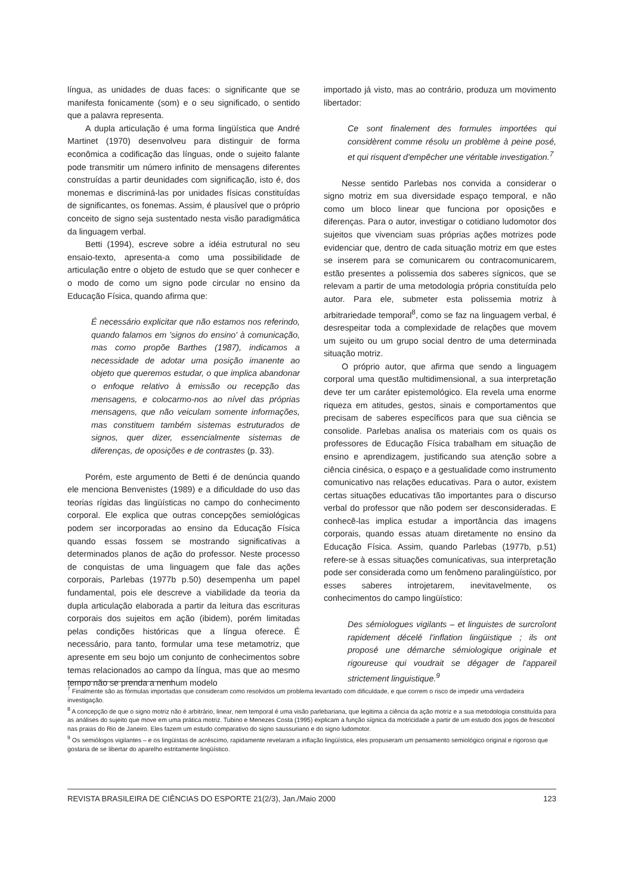língua, as unidades de duas faces: o significante que se manifesta fonicamente (som) e o seu significado, o sentido que a palavra representa.
A dupla articulação é uma forma lingüística que André Martinet (1970) desenvolveu para distinguir de forma econômica a codificação das línguas, onde o sujeito falante pode transmitir um número infinito de mensagens diferentes construídas a partir deunidades com significação, isto é, dos monemas e discriminá-las por unidades físicas constituídas de significantes, os fonemas. Assim, é plausível que o próprio conceito de signo seja sustentado nesta visão paradigmática da linguagem verbal.
Betti (1994), escreve sobre a idéia estrutural no seu ensaio-texto, apresenta-a como uma possibilidade de articulação entre o objeto de estudo que se quer conhecer e o modo de como um signo pode circular no ensino da Educação Física, quando afirma que:
É necessário explicitar que não estamos nos referindo, quando falamos em 'signos do ensino' à comunicação, mas como propõe Barthes (1987), indicamos a necessidade de adotar uma posição imanente ao objeto que queremos estudar, o que implica abandonar o enfoque relativo à emissão ou recepção das mensagens, e colocarmo-nos ao nível das próprias mensagens, que não veiculam somente informações, mas constituem também sistemas estruturados de signos, quer dizer, essencialmente sistemas de diferenças, de oposições e de contrastes (p. 33).
Porém, este argumento de Betti é de denúncia quando ele menciona Benvenistes (1989) e a dificuldade do uso das teorias rígidas das lingüísticas no campo do conhecimento corporal. Ele explica que outras concepções semiológicas podem ser incorporadas ao ensino da Educação Física quando essas fossem se mostrando significativas a determinados planos de ação do professor. Neste processo de conquistas de uma linguagem que fale das ações corporais, Parlebas (1977b p.50) desempenha um papel fundamental, pois ele descreve a viabilidade da teoria da dupla articulação elaborada a partir da leitura das escrituras corporais dos sujeitos em ação (ibidem), porém limitadas pelas condições históricas que a língua oferece. É necessário, para tanto, formular uma tese metamotriz, que apresente em seu bojo um conjunto de conhecimentos sobre temas relacionados ao campo da língua, mas que ao mesmo tempo não se prenda a nenhum modelo
importado já visto, mas ao contrário, produza um movimento libertador:
Ce sont finalement des formules importées qui considèrent comme résolu un problème à peine posé, et qui risquent d'empêcher une véritable investigation.<sup>7</sup>
Nesse sentido Parlebas nos convida a considerar o signo motriz em sua diversidade espaço temporal, e não como um bloco linear que funciona por oposições e diferenças. Para o autor, investigar o cotidiano ludomotor dos sujeitos que vivenciam suas próprias ações motrizes pode evidenciar que, dentro de cada situação motriz em que estes se inserem para se comunicarem ou contracomunicarem, estão presentes a polissemia dos saberes sígnicos, que se relevam a partir de uma metodologia própria constituída pelo autor. Para ele, submeter esta polissemia motriz à arbitrariedade temporal<sup>8</sup>, como se faz na linguagem verbal, é desrespeitar toda a complexidade de relações que movem um sujeito ou um grupo social dentro de uma determinada situação motriz.
O próprio autor, que afirma que sendo a linguagem corporal uma questão multidimensional, a sua interpretação deve ter um caráter epistemológico. Ela revela uma enorme riqueza em atitudes, gestos, sinais e comportamentos que precisam de saberes específicos para que sua ciência se consolide. Parlebas analisa os materiais com os quais os professores de Educação Física trabalham em situação de ensino e aprendizagem, justificando sua atenção sobre a ciência cinésica, o espaço e a gestualidade como instrumento comunicativo nas relações educativas. Para o autor, existem certas situações educativas tão importantes para o discurso verbal do professor que não podem ser desconsideradas. E conhecê-las implica estudar a importância das imagens corporais, quando essas atuam diretamente no ensino da Educação Física. Assim, quando Parlebas (1977b, p.51) refere-se à essas situações comunicativas, sua interpretação pode ser considerada como um fenômeno paralingüístico, por esses saberes introjetarem, inevitavelmente, os conhecimentos do campo lingüístico:
Des sémiologues vigilants – et linguistes de surcroîont rapidement décelé l'inflation lingüistique ; ils ont proposé une démarche sémiologique originale et rigoureuse qui voudrait se dégager de l'appareil strictement linguistique.<sup>9</sup>
<sup>7</sup> Finalmente são as fórmulas importadas que consideram como resolvidos um problema levantado com dificuldade, e que correm o risco de impedir uma verdadeira investigação.
<sup>8</sup> A concepção de que o signo motriz não é arbitrário, linear, nem temporal é uma visão parlebariana, que legitima a ciência da ação motriz e a sua metodologia constituída para as análises do sujeito que move em uma prática motriz. Tubino e Menezes Costa (1995) explicam a função sígnica da motricidade a partir de um estudo dos jogos de frescobol nas praias do Rio de Janeiro. Eles fazem um estudo comparativo do signo saussuriano e do signo ludomotor.
<sup>9</sup> Os semiólogos vigilantes – e os lingüistas de acréscimo, rapidamente revelaram a inflação lingüística, eles propuseram um pensamento semiológico original e rigoroso que gostaria de se libertar do aparelho estritamente lingüístico.
REVISTA BRASILEIRA DE CIÊNCIAS DO ESPORTE 21(2/3), Jan./Maio 2000 123